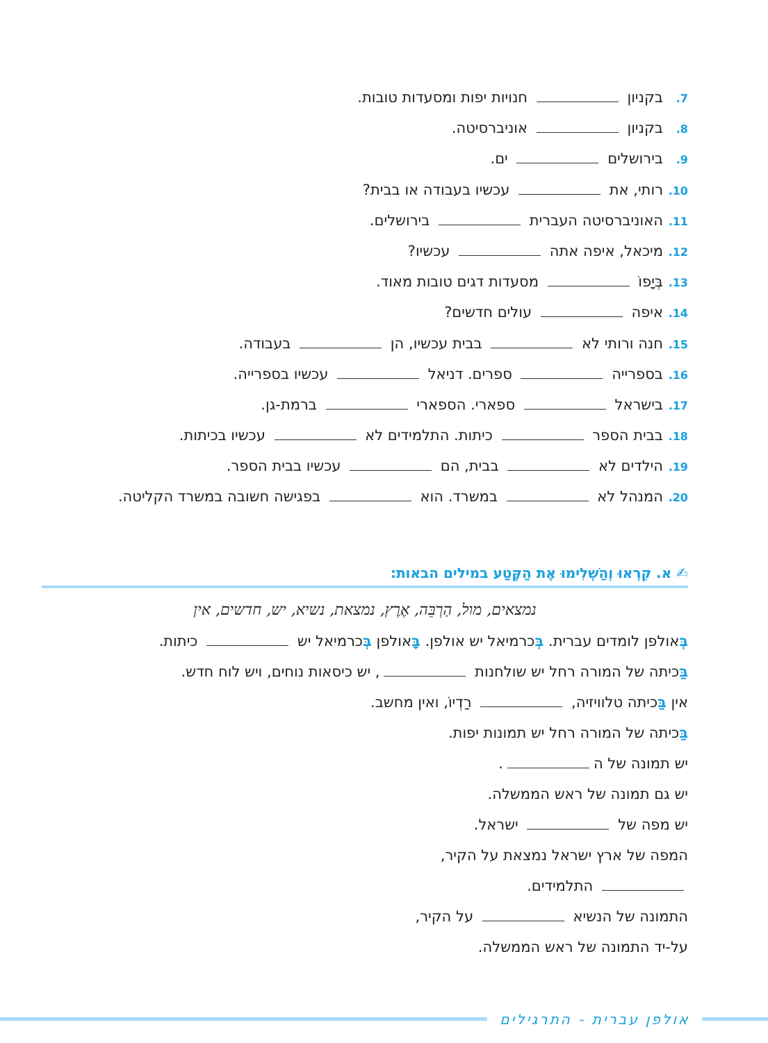7. בקניון חנויות יפות ומסעדות טובות.
8. בקניון אוניברסיטה.
9. בירושלים ים.
10. רותי, את עכשיו בעבודה או בבית?
11. האוניברסיטה העברית בירושלים.
12. מיכאל, איפה אתה עכשיו?
13. בְּיָפוֹ מסעדות דגים טובות מאוד.
14. איפה עולים חדשים?
15. חנה ורותי לא בבית עכשיו, הן בעבודה.
16. בספרייה ספרים. דניאל עכשיו בספרייה.
17. בישראל ספארי. הספארי ברמת-גן.
18. בבית הספר כיתות. התלמידים לא עכשיו בכיתות.
19. הילדים לא בבית, הם עכשיו בבית הספר.
20. המנהל לא במשרד. הוא בפגישה חשובה במשרד הקליטה.
✍ א. קִרְאוּ וְהַשְׁלִימוּ אֶת הַקֶּטַע במילים הבאות:
נמצאים, מול, הַרְבֵּה, אֶרֶץ, נמצאת, נשיא, יש, חדשים, אין
בְּאולפן לומדים עברית. בְּכרמיאל יש אולפן. בָּאולפן בְּכרמיאל יש כיתות.
בַּכיתה של המורה רחל יש שולחנות , יש כיסאות נוחים, ויש לוח חדש.
אין בַּכיתה טלוויזיה, רַדְיוֹ, ואין מחשב.
בַּכיתה של המורה רחל יש תמונות יפות.
יש תמונה של ה .
יש גם תמונה של ראש הממשלה.
יש מפה של ישראל.
המפה של ארץ ישראל נמצאת על הקיר,
התלמידים.
התמונה של הנשיא על הקיר,
על-יד התמונה של ראש הממשלה.
אולפן עברית - התרגילים